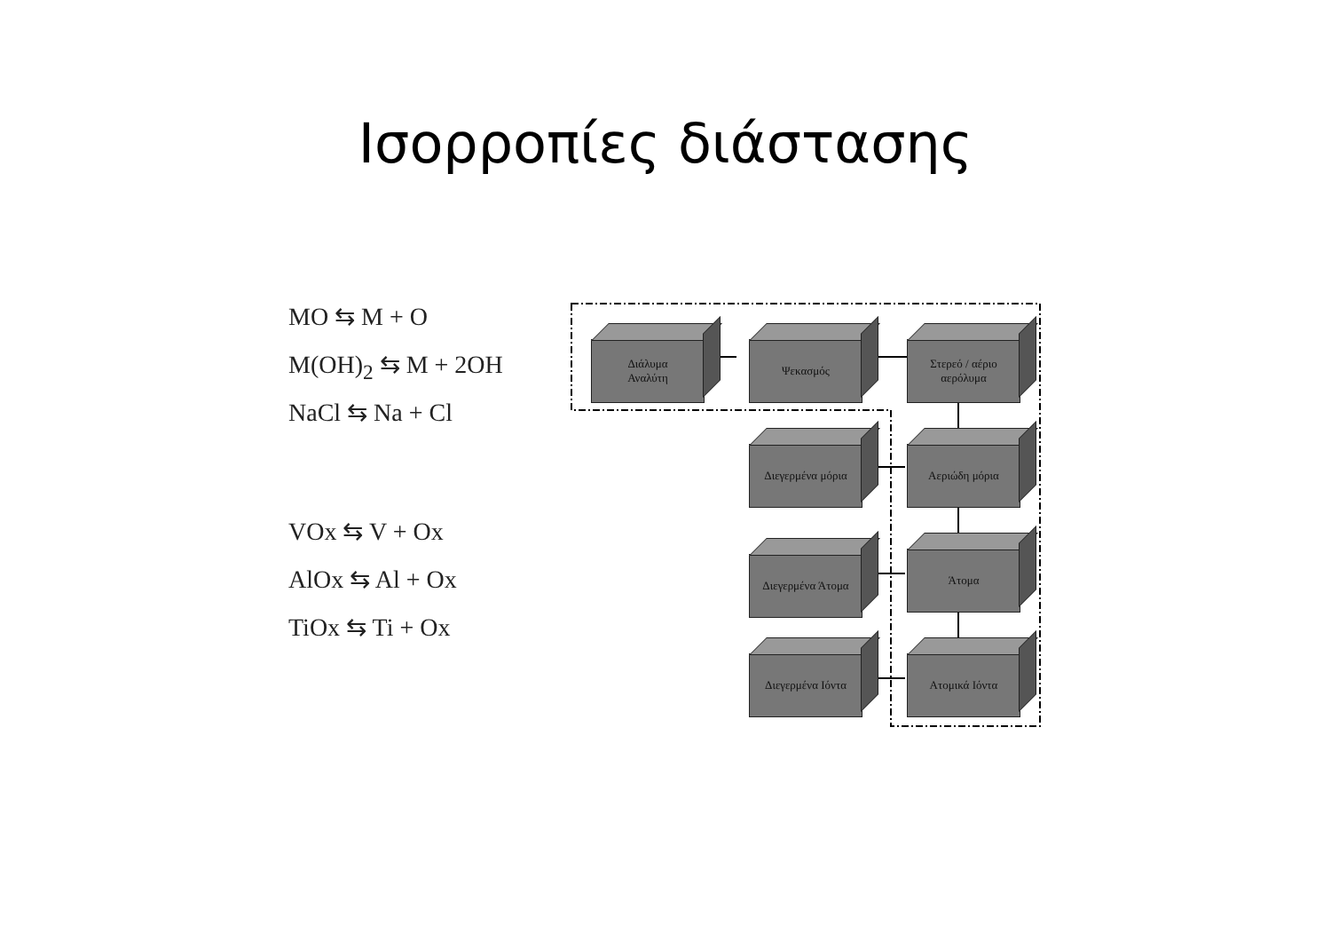Ισορροπίες διάστασης
MO ⇆ M + O
M(OH)<sub>2</sub> ⇆ M + 2OH
NaCl ⇆ Na + Cl
VOx ⇆ V + Ox
AlOx ⇆ Al + Ox
TiOx ⇆ Ti + Ox
Διάλυμα
Αναλύτη
Ψεκασμός
Στερεό / αέριο αερόλυμα
Διεγερμένα μόρια Αεριώδη μόρια
Διεγερμένα Άτομα Άτομα
Διεγερμένα Ιόντα Ατομικά Ιόντα